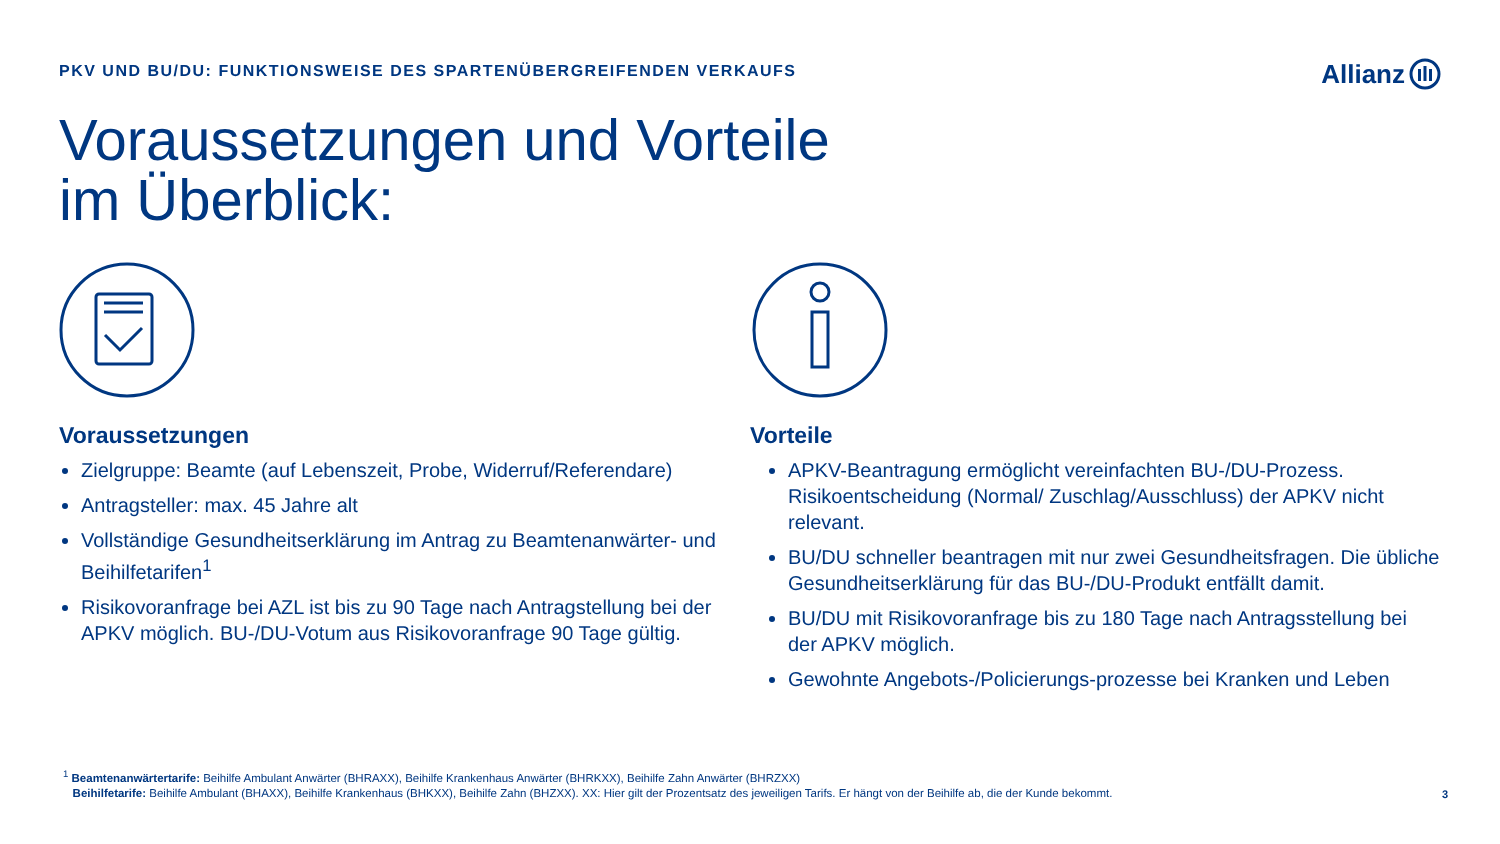PKV UND BU/DU: FUNKTIONSWEISE DES SPARTENÜBERGREIFENDEN VERKAUFS
Allianz
Voraussetzungen und Vorteile
im Überblick:
Voraussetzungen
Zielgruppe: Beamte (auf Lebenszeit, Probe, Widerruf/Referendare)
Antragsteller: max. 45 Jahre alt
Vollständige Gesundheitserklärung im Antrag zu Beamtenanwärter- und Beihilfetarifen<sup>1</sup>
Risikovoranfrage bei AZL ist bis zu 90 Tage nach Antragstellung bei der APKV möglich. BU-/DU-Votum aus Risikovoranfrage 90 Tage gültig.
Vorteile
APKV-Beantragung ermöglicht vereinfachten BU-/DU-Prozess. Risikoentscheidung (Normal/ Zuschlag/Ausschluss) der APKV nicht relevant.
BU/DU schneller beantragen mit nur zwei Gesundheitsfragen. Die übliche Gesundheitserklärung für das BU-/DU-Produkt entfällt damit.
BU/DU mit Risikovoranfrage bis zu 180 Tage nach Antragsstellung bei der APKV möglich.
Gewohnte Angebots-/Policierungs-prozesse bei Kranken und Leben
<sup>1</sup> Beamtenanwärtertarife: Beihilfe Ambulant Anwärter (BHRAXX), Beihilfe Krankenhaus Anwärter (BHRKXX), Beihilfe Zahn Anwärter (BHRZXX)
Beihilfetarife: Beihilfe Ambulant (BHAXX), Beihilfe Krankenhaus (BHKXX), Beihilfe Zahn (BHZXX). XX: Hier gilt der Prozentsatz des jeweiligen Tarifs. Er hängt von der Beihilfe ab, die der Kunde bekommt.
3